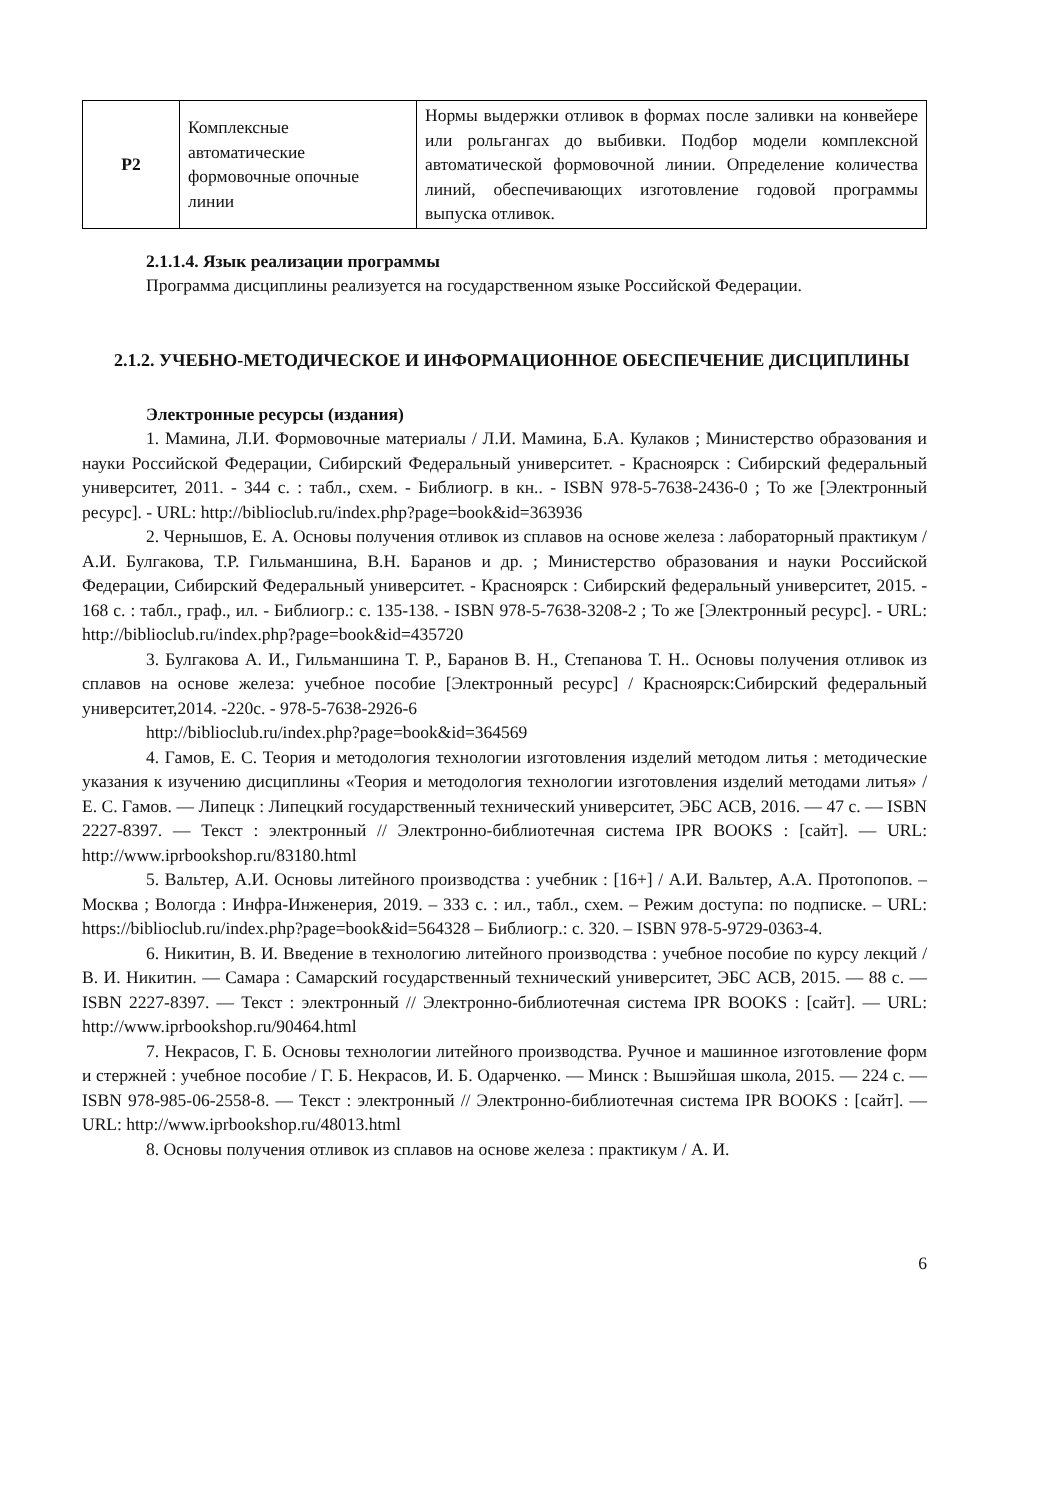| Р2 | Комплексные автоматические формовочные опочные линии | Нормы выдержки отливок в формах после заливки на конвейере или рольгангах до выбивки. Подбор модели комплексной автоматической формовочной линии. Определение количества линий, обеспечивающих изготовление годовой программы выпуска отливок. |
2.1.1.4. Язык реализации программы
Программа дисциплины реализуется на государственном языке Российской Федерации.
2.1.2. УЧЕБНО-МЕТОДИЧЕСКОЕ И ИНФОРМАЦИОННОЕ ОБЕСПЕЧЕНИЕ ДИСЦИПЛИНЫ
Электронные ресурсы (издания)
1. Мамина, Л.И. Формовочные материалы / Л.И. Мамина, Б.А. Кулаков ; Министерство образования и науки Российской Федерации, Сибирский Федеральный университет. - Красноярск : Сибирский федеральный университет, 2011. - 344 с. : табл., схем. - Библиогр. в кн.. - ISBN 978-5-7638-2436-0 ; То же [Электронный ресурс]. - URL: http://biblioclub.ru/index.php?page=book&id=363936
2. Чернышов, Е. А. Основы получения отливок из сплавов на основе железа : лабораторный практикум / А.И. Булгакова, Т.Р. Гильманшина, В.Н. Баранов и др. ; Министерство образования и науки Российской Федерации, Сибирский Федеральный университет. - Красноярск : Сибирский федеральный университет, 2015. - 168 с. : табл., граф., ил. - Библиогр.: с. 135-138. - ISBN 978-5-7638-3208-2 ; То же [Электронный ресурс]. - URL: http://biblioclub.ru/index.php?page=book&id=435720
3. Булгакова А. И., Гильманшина Т. Р., Баранов В. Н., Степанова Т. Н.. Основы получения отливок из сплавов на основе железа: учебное пособие [Электронный ресурс] / Красноярск:Сибирский федеральный университет,2014. -220с. - 978-5-7638-2926-6
http://biblioclub.ru/index.php?page=book&id=364569
4. Гамов, Е. С. Теория и методология технологии изготовления изделий методом литья : методические указания к изучению дисциплины «Теория и методология технологии изготовления изделий методами литья» / Е. С. Гамов. — Липецк : Липецкий государственный технический университет, ЭБС АСВ, 2016. — 47 c. — ISBN 2227-8397. — Текст : электронный // Электронно-библиотечная система IPR BOOKS : [сайт]. — URL: http://www.iprbookshop.ru/83180.html
5. Вальтер, А.И. Основы литейного производства : учебник : [16+] / А.И. Вальтер, А.А. Протопопов. – Москва ; Вологда : Инфра-Инженерия, 2019. – 333 с. : ил., табл., схем. – Режим доступа: по подписке. – URL: https://biblioclub.ru/index.php?page=book&id=564328 – Библиогр.: с. 320. – ISBN 978-5-9729-0363-4.
6. Никитин, В. И. Введение в технологию литейного производства : учебное пособие по курсу лекций / В. И. Никитин. — Самара : Самарский государственный технический университет, ЭБС АСВ, 2015. — 88 c. — ISBN 2227-8397. — Текст : электронный // Электронно-библиотечная система IPR BOOKS : [сайт]. — URL: http://www.iprbookshop.ru/90464.html
7. Некрасов, Г. Б. Основы технологии литейного производства. Ручное и машинное изготовление форм и стержней : учебное пособие / Г. Б. Некрасов, И. Б. Одарченко. — Минск : Вышэйшая школа, 2015. — 224 c. — ISBN 978-985-06-2558-8. — Текст : электронный // Электронно-библиотечная система IPR BOOKS : [сайт]. — URL: http://www.iprbookshop.ru/48013.html
8. Основы получения отливок из сплавов на основе железа : практикум / А. И.
6